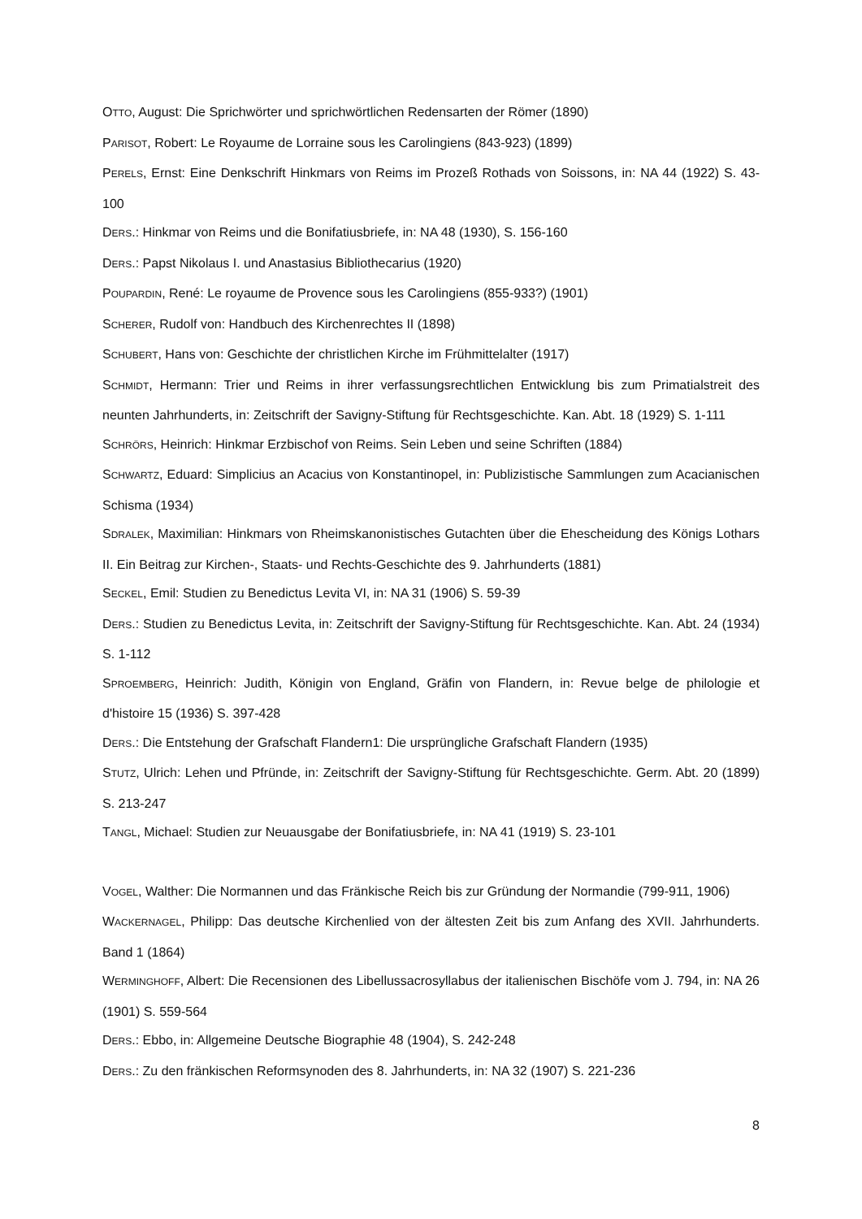OTTO, August: Die Sprichwörter und sprichwörtlichen Redensarten der Römer (1890)
PARISOT, Robert: Le Royaume de Lorraine sous les Carolingiens (843-923) (1899)
PERELS, Ernst: Eine Denkschrift Hinkmars von Reims im Prozeß Rothads von Soissons, in: NA 44 (1922) S. 43-100
DERS.: Hinkmar von Reims und die Bonifatiusbriefe, in: NA 48 (1930), S. 156-160
DERS.: Papst Nikolaus I. und Anastasius Bibliothecarius (1920)
POUPARDIN, René: Le royaume de Provence sous les Carolingiens (855-933?) (1901)
SCHERER, Rudolf von: Handbuch des Kirchenrechtes II (1898)
SCHUBERT, Hans von: Geschichte der christlichen Kirche im Frühmittelalter (1917)
SCHMIDT, Hermann: Trier und Reims in ihrer verfassungsrechtlichen Entwicklung bis zum Primatialstreit des neunten Jahrhunderts, in: Zeitschrift der Savigny-Stiftung für Rechtsgeschichte. Kan. Abt. 18 (1929) S. 1-111
SCHRÖRS, Heinrich: Hinkmar Erzbischof von Reims. Sein Leben und seine Schriften (1884)
SCHWARTZ, Eduard: Simplicius an Acacius von Konstantinopel, in: Publizistische Sammlungen zum Acacianischen Schisma (1934)
SDRALEK, Maximilian: Hinkmars von Rheimskanonistisches Gutachten über die Ehescheidung des Königs Lothars II. Ein Beitrag zur Kirchen-, Staats- und Rechts-Geschichte des 9. Jahrhunderts (1881)
SECKEL, Emil: Studien zu Benedictus Levita VI, in: NA 31 (1906) S. 59-39
DERS.: Studien zu Benedictus Levita, in: Zeitschrift der Savigny-Stiftung für Rechtsgeschichte. Kan. Abt. 24 (1934) S. 1-112
SPROEMBERG, Heinrich: Judith, Königin von England, Gräfin von Flandern, in: Revue belge de philologie et d'histoire 15 (1936) S. 397-428
DERS.: Die Entstehung der Grafschaft Flandern1: Die ursprüngliche Grafschaft Flandern (1935)
STUTZ, Ulrich: Lehen und Pfründe, in: Zeitschrift der Savigny-Stiftung für Rechtsgeschichte. Germ. Abt. 20 (1899) S. 213-247
TANGL, Michael: Studien zur Neuausgabe der Bonifatiusbriefe, in: NA 41 (1919) S. 23-101
VOGEL, Walther: Die Normannen und das Fränkische Reich bis zur Gründung der Normandie (799-911, 1906)
WACKERNAGEL, Philipp: Das deutsche Kirchenlied von der ältesten Zeit bis zum Anfang des XVII. Jahrhunderts. Band 1 (1864)
WERMINGHOFF, Albert: Die Recensionen des Libellussacrosyllabus der italienischen Bischöfe vom J. 794, in: NA 26 (1901) S. 559-564
DERS.: Ebbo, in: Allgemeine Deutsche Biographie 48 (1904), S. 242-248
DERS.: Zu den fränkischen Reformsynoden des 8. Jahrhunderts, in: NA 32 (1907) S. 221-236
8